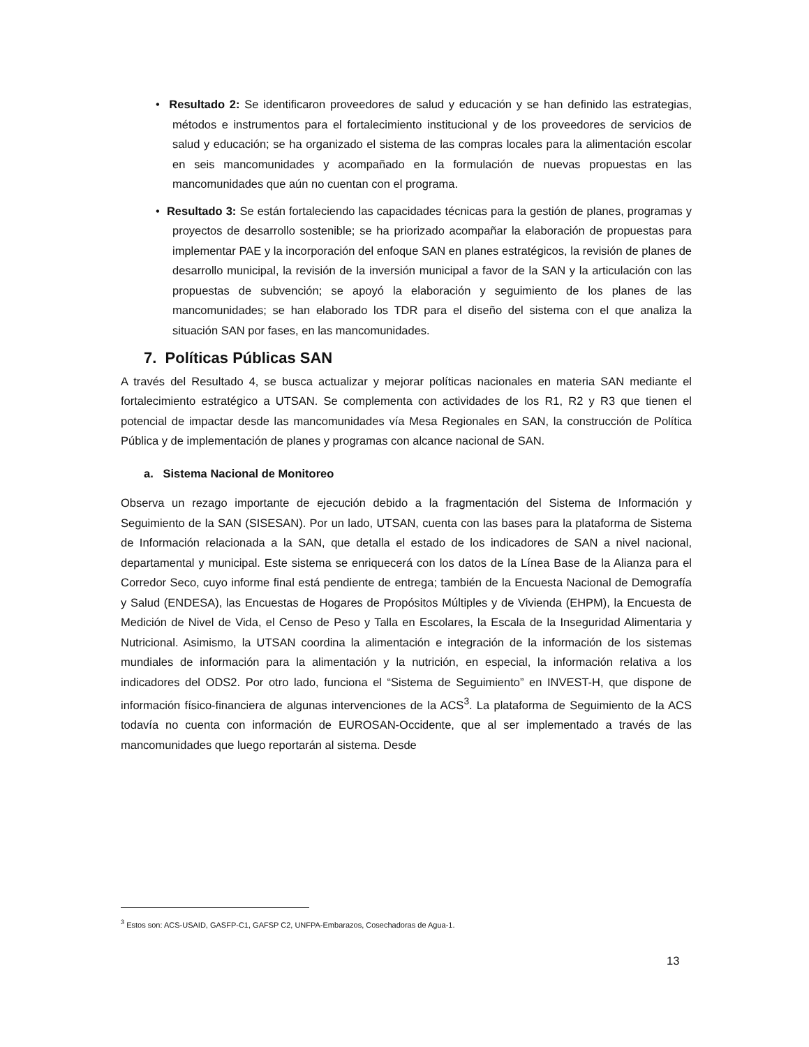• Resultado 2: Se identificaron proveedores de salud y educación y se han definido las estrategias, métodos e instrumentos para el fortalecimiento institucional y de los proveedores de servicios de salud y educación; se ha organizado el sistema de las compras locales para la alimentación escolar en seis mancomunidades y acompañado en la formulación de nuevas propuestas en las mancomunidades que aún no cuentan con el programa.
• Resultado 3: Se están fortaleciendo las capacidades técnicas para la gestión de planes, programas y proyectos de desarrollo sostenible; se ha priorizado acompañar la elaboración de propuestas para implementar PAE y la incorporación del enfoque SAN en planes estratégicos, la revisión de planes de desarrollo municipal, la revisión de la inversión municipal a favor de la SAN y la articulación con las propuestas de subvención; se apoyó la elaboración y seguimiento de los planes de las mancomunidades; se han elaborado los TDR para el diseño del sistema con el que analiza la situación SAN por fases, en las mancomunidades.
7. Políticas Públicas SAN
A través del Resultado 4, se busca actualizar y mejorar políticas nacionales en materia SAN mediante el fortalecimiento estratégico a UTSAN. Se complementa con actividades de los R1, R2 y R3 que tienen el potencial de impactar desde las mancomunidades vía Mesa Regionales en SAN, la construcción de Política Pública y de implementación de planes y programas con alcance nacional de SAN.
a. Sistema Nacional de Monitoreo
Observa un rezago importante de ejecución debido a la fragmentación del Sistema de Información y Seguimiento de la SAN (SISESAN). Por un lado, UTSAN, cuenta con las bases para la plataforma de Sistema de Información relacionada a la SAN, que detalla el estado de los indicadores de SAN a nivel nacional, departamental y municipal. Este sistema se enriquecerá con los datos de la Línea Base de la Alianza para el Corredor Seco, cuyo informe final está pendiente de entrega; también de la Encuesta Nacional de Demografía y Salud (ENDESA), las Encuestas de Hogares de Propósitos Múltiples y de Vivienda (EHPM), la Encuesta de Medición de Nivel de Vida, el Censo de Peso y Talla en Escolares, la Escala de la Inseguridad Alimentaria y Nutricional. Asimismo, la UTSAN coordina la alimentación e integración de la información de los sistemas mundiales de información para la alimentación y la nutrición, en especial, la información relativa a los indicadores del ODS2. Por otro lado, funciona el “Sistema de Seguimiento” en INVEST-H, que dispone de información físico-financiera de algunas intervenciones de la ACS<sup>3</sup>. La plataforma de Seguimiento de la ACS todavía no cuenta con información de EUROSAN-Occidente, que al ser implementado a través de las mancomunidades que luego reportarán al sistema. Desde
<sup>3</sup> Estos son: ACS-USAID, GASFP-C1, GAFSP C2, UNFPA-Embarazos, Cosechadoras de Agua-1.
13